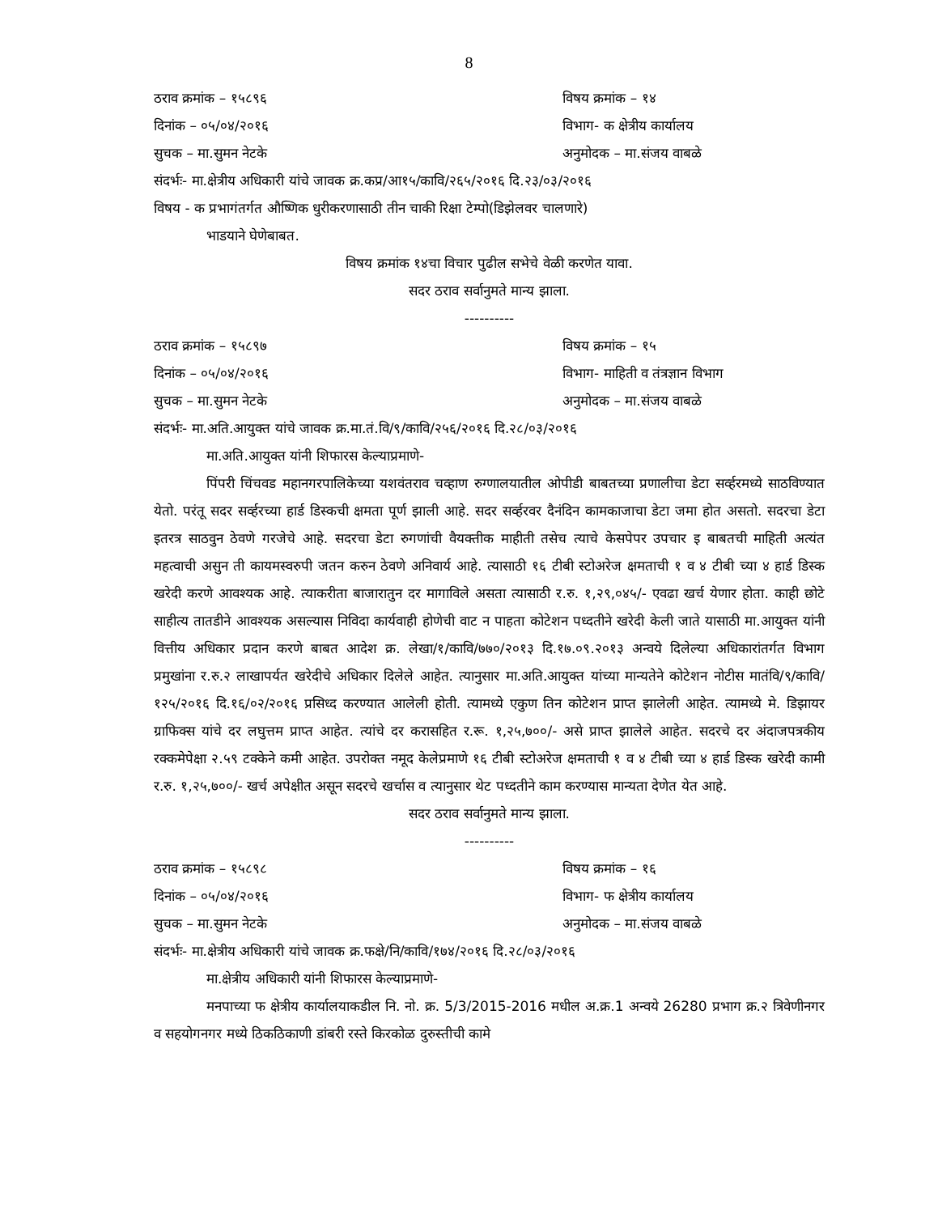8
ठराव क्रमांक – १५८९६ विषय क्रमांक – १४
दिनांक – ०५/०४/२०१६ विभाग- क क्षेत्रीय कार्यालय
सुचक – मा.सुमन नेटके अनुमोदक – मा.संजय वाबळे
संदर्भः- मा.क्षेत्रीय अधिकारी यांचे जावक क्र.कप्र/आ१५/कावि/२६५/२०१६ दि.२३/०३/२०१६
विषय - क प्रभागंतर्गत औष्णिक धुरीकरणासाठी तीन चाकी रिक्षा टेम्पो(डिझेलवर चालणारे)
भाडयाने घेणेबाबत.
विषय क्रमांक १४चा विचार पुढील सभेचे वेळी करणेत यावा.
सदर ठराव सर्वानुमते मान्य झाला.
----------
ठराव क्रमांक – १५८९७ विषय क्रमांक – १५
दिनांक – ०५/०४/२०१६ विभाग- माहिती व तंत्रज्ञान विभाग
सुचक – मा.सुमन नेटके अनुमोदक – मा.संजय वाबळे
संदर्भः- मा.अति.आयुक्त यांचे जावक क्र.मा.तं.वि/९/कावि/२५६/२०१६ दि.२८/०३/२०१६
मा.अति.आयुक्त यांनी शिफारस केल्याप्रमाणे-
पिंपरी चिंचवड महानगरपालिकेच्या यशवंतराव चव्हाण रुग्णालयातील ओपीडी बाबतच्या प्रणालीचा डेटा सर्व्हरमध्ये साठविण्यात येतो. परंतू सदर सर्व्हरच्या हार्ड डिस्कची क्षमता पूर्ण झाली आहे. सदर सर्व्हरवर दैनंदिन कामकाजाचा डेटा जमा होत असतो. सदरचा डेटा इतरत्र साठवुन ठेवणे गरजेचे आहे. सदरचा डेटा रुगणांची वैयक्तीक माहीती तसेच त्याचे केसपेपर उपचार इ बाबतची माहिती अत्यंत महत्वाची असुन ती कायमस्वरुपी जतन करुन ठेवणे अनिवार्य आहे. त्यासाठी १६ टीबी स्टोअरेज क्षमताची १ व ४ टीबी च्या ४ हार्ड डिस्क खरेदी करणे आवश्यक आहे. त्याकरीता बाजारातुन दर मागाविले असता त्यासाठी र.रु. १,२९,०४५/- एवढा खर्च येणार होता. काही छोटे साहीत्य तातडीने आवश्यक असल्यास निविदा कार्यवाही होणेची वाट न पाहता कोटेशन पध्दतीने खरेदी केली जाते यासाठी मा.आयुक्त यांनी वित्तीय अधिकार प्रदान करणे बाबत आदेश क्र. लेखा/१/कावि/७७०/२०१३ दि.१७.०९.२०१३ अन्वये दिलेल्या अधिकारांतर्गत विभाग प्रमुखांना र.रु.२ लाखापर्यत खरेदीचे अधिकार दिलेले आहेत. त्यानुसार मा.अति.आयुक्त यांच्या मान्यतेने कोटेशन नोटीस मातंवि/९/कावि/१२५/२०१६ दि.१६/०२/२०१६ प्रसिध्द करण्यात आलेली होती. त्यामध्ये एकुण तिन कोटेशन प्राप्त झालेली आहेत. त्यामध्ये मे. डिझायर ग्राफिक्स यांचे दर लघुत्तम प्राप्त आहेत. त्यांचे दर करासहित र.रू. १,२५,७००/- असे प्राप्त झालेले आहेत. सदरचे दर अंदाजपत्रकीय रक्कमेपेक्षा २.५९ टक्केने कमी आहेत. उपरोक्त नमूद केलेप्रमाणे १६ टीबी स्टोअरेज क्षमताची १ व ४ टीबी च्या ४ हार्ड डिस्क खरेदी कामी र.रु. १,२५,७००/- खर्च अपेक्षीत असून सदरचे खर्चास व त्यानुसार थेट पध्दतीने काम करण्यास मान्यता देणेत येत आहे.
सदर ठराव सर्वानुमते मान्य झाला.
----------
ठराव क्रमांक – १५८९८ विषय क्रमांक – १६
दिनांक – ०५/०४/२०१६ विभाग- फ क्षेत्रीय कार्यालय
सुचक – मा.सुमन नेटके अनुमोदक – मा.संजय वाबळे
संदर्भः- मा.क्षेत्रीय अधिकारी यांचे जावक क्र.फक्षे/नि/कावि/१७४/२०१६ दि.२८/०३/२०१६
मा.क्षेत्रीय अधिकारी यांनी शिफारस केल्याप्रमाणे-
मनपाच्या फ क्षेत्रीय कार्यालयाकडील नि. नो. क्र. 5/3/2015-2016 मधील अ.क्र.1 अन्वये 26280 प्रभाग क्र.२ त्रिवेणीनगर व सहयोगनगर मध्ये ठिकठिकाणी डांबरी रस्ते किरकोळ दुरुस्तीची कामे